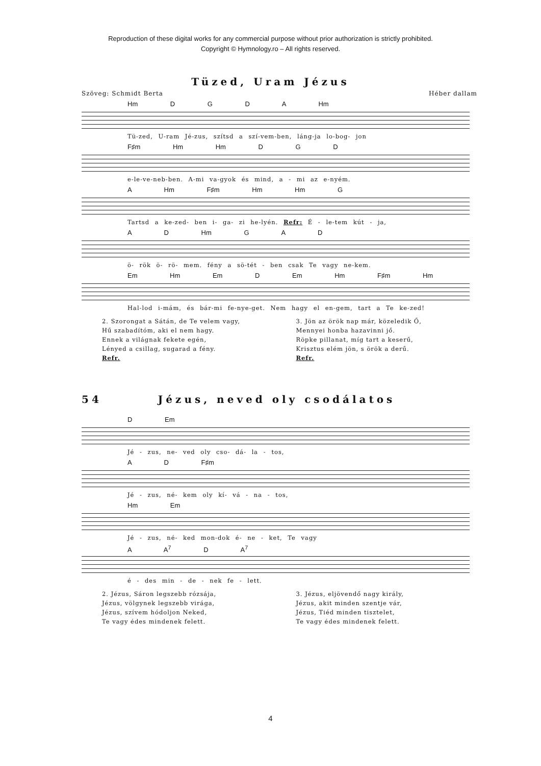Reproduction of these digital works for any commercial purpose without prior authorization is strictly prohibited.
Copyright © Hymnology.ro – All rights reserved.
Tüzed, Uram Jézus
Szöveg: Schmidt Berta Héber dallam
Hm D G D A Hm
Tü-zed, U-ram Jé-zus, szítsd a szí-vem-ben, láng-ja lo-bog- jon
F♯m Hm Hm D G D
e-le-ve-neb-ben. A-mi va-gyok és mind, a - mi az e-nyém.
A Hm F♯m Hm Hm G
Tartsd a ke-zed- ben i- ga- zi he-lyén. Refr: É - le-tem kút - ja,
A D Hm G A D
ö- rök ö- rö- mem. fény a sö-tét - ben csak Te vagy ne-kem.
Em Hm Em D Em Hm F♯m Hm
Hal-lod i-mám, és bár-mi fe-nye-get. Nem hagy el en-gem, tart a Te ke-zed!
2. Szorongat a Sátán, de Te velem vagy,
Hű szabadítóm, aki el nem hagy.
Ennek a világnak fekete egén,
Lényed a csillag, sugarad a fény.
Refr.
3. Jön az örök nap már, közeledik Ő,
Mennyei honba hazavinni jő.
Röpke pillanat, míg tart a keserű,
Krisztus elém jön, s örök a derű.
Refr.
54 Jézus, neved oly csodálatos
D Em
Jé - zus, ne- ved oly cso- dá- la - tos,
A D F♯m
Jé - zus, né- kem oly kí- vá - na - tos,
Hm Em
Jé - zus, né- ked mon-dok é- ne - ket, Te vagy
A A<sup>7</sup> D A<sup>7</sup>
é - des min - de - nek fe - lett.
2. Jézus, Sáron legszebb rózsája,
Jézus, völgynek legszebb virága,
Jézus, szívem hódoljon Neked,
Te vagy édes mindenek felett.
3. Jézus, eljövendő nagy király,
Jézus, akit minden szentje vár,
Jézus, Tiéd minden tisztelet,
Te vagy édes mindenek felett.
4